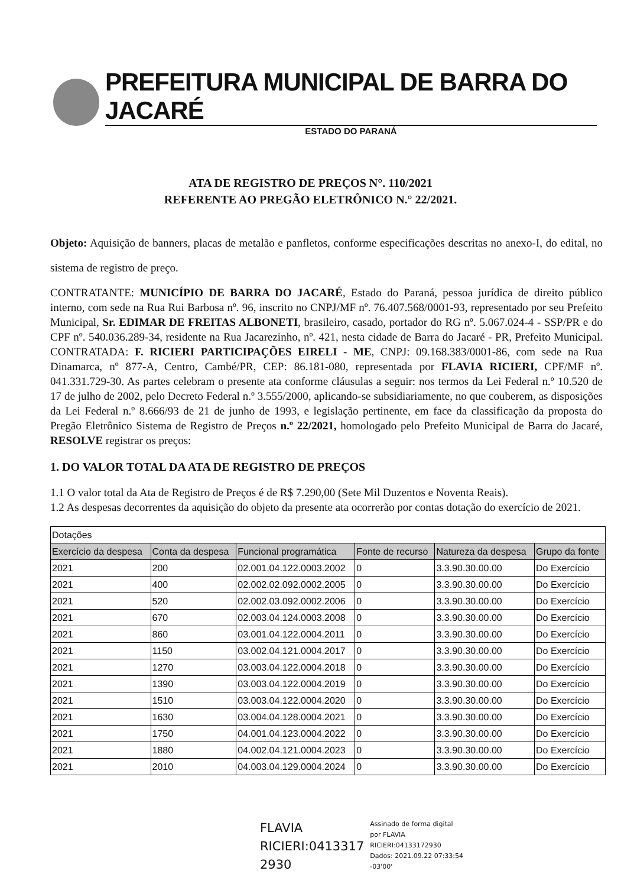PREFEITURA MUNICIPAL DE BARRA DO JACARÉ
ESTADO DO PARANÁ
ATA DE REGISTRO DE PREÇOS N°. 110/2021
REFERENTE AO PREGÃO ELETRÔNICO N.° 22/2021.
Objeto: Aquisição de banners, placas de metalão e panfletos, conforme especificações descritas no anexo-I, do edital, no sistema de registro de preço.
CONTRATANTE: MUNICÍPIO DE BARRA DO JACARÉ, Estado do Paraná, pessoa jurídica de direito público interno, com sede na Rua Rui Barbosa nº. 96, inscrito no CNPJ/MF nº. 76.407.568/0001-93, representado por seu Prefeito Municipal, Sr. EDIMAR DE FREITAS ALBONETI, brasileiro, casado, portador do RG nº. 5.067.024-4 - SSP/PR e do CPF nº. 540.036.289-34, residente na Rua Jacarezinho, nº. 421, nesta cidade de Barra do Jacaré - PR, Prefeito Municipal. CONTRATADA: F. RICIERI PARTICIPAÇÕES EIRELI - ME, CNPJ: 09.168.383/0001-86, com sede na Rua Dinamarca, nº 877-A, Centro, Cambé/PR, CEP: 86.181-080, representada por FLAVIA RICIERI, CPF/MF nº. 041.331.729-30. As partes celebram o presente ata conforme cláusulas a seguir: nos termos da Lei Federal n.º 10.520 de 17 de julho de 2002, pelo Decreto Federal n.º 3.555/2000, aplicando-se subsidiariamente, no que couberem, as disposições da Lei Federal n.º 8.666/93 de 21 de junho de 1993, e legislação pertinente, em face da classificação da proposta do Pregão Eletrônico Sistema de Registro de Preços n.º 22/2021, homologado pelo Prefeito Municipal de Barra do Jacaré, RESOLVE registrar os preços:
1. DO VALOR TOTAL DA ATA DE REGISTRO DE PREÇOS
1.1 O valor total da Ata de Registro de Preços é de R$ 7.290,00 (Sete Mil Duzentos e Noventa Reais).
1.2 As despesas decorrentes da aquisição do objeto da presente ata ocorrerão por contas dotação do exercício de 2021.
| Dotações | | | | | |
| Exercício da despesa | Conta da despesa | Funcional programática | Fonte de recurso | Natureza da despesa | Grupo da fonte |
| 2021 | 200 | 02.001.04.122.0003.2002 | 0 | 3.3.90.30.00.00 | Do Exercício |
| 2021 | 400 | 02.002.02.092.0002.2005 | 0 | 3.3.90.30.00.00 | Do Exercício |
| 2021 | 520 | 02.002.03.092.0002.2006 | 0 | 3.3.90.30.00.00 | Do Exercício |
| 2021 | 670 | 02.003.04.124.0003.2008 | 0 | 3.3.90.30.00.00 | Do Exercício |
| 2021 | 860 | 03.001.04.122.0004.2011 | 0 | 3.3.90.30.00.00 | Do Exercício |
| 2021 | 1150 | 03.002.04.121.0004.2017 | 0 | 3.3.90.30.00.00 | Do Exercício |
| 2021 | 1270 | 03.003.04.122.0004.2018 | 0 | 3.3.90.30.00.00 | Do Exercício |
| 2021 | 1390 | 03.003.04.122.0004.2019 | 0 | 3.3.90.30.00.00 | Do Exercício |
| 2021 | 1510 | 03.003.04.122.0004.2020 | 0 | 3.3.90.30.00.00 | Do Exercício |
| 2021 | 1630 | 03.004.04.128.0004.2021 | 0 | 3.3.90.30.00.00 | Do Exercício |
| 2021 | 1750 | 04.001.04.123.0004.2022 | 0 | 3.3.90.30.00.00 | Do Exercício |
| 2021 | 1880 | 04.002.04.121.0004.2023 | 0 | 3.3.90.30.00.00 | Do Exercício |
| 2021 | 2010 | 04.003.04.129.0004.2024 | 0 | 3.3.90.30.00.00 | Do Exercício |
FLAVIA
RICIERI:0413317
2930
Assinado de forma digital
por FLAVIA
RICIERI:04133172930
Dados: 2021.09.22 07:33:54
-03'00'